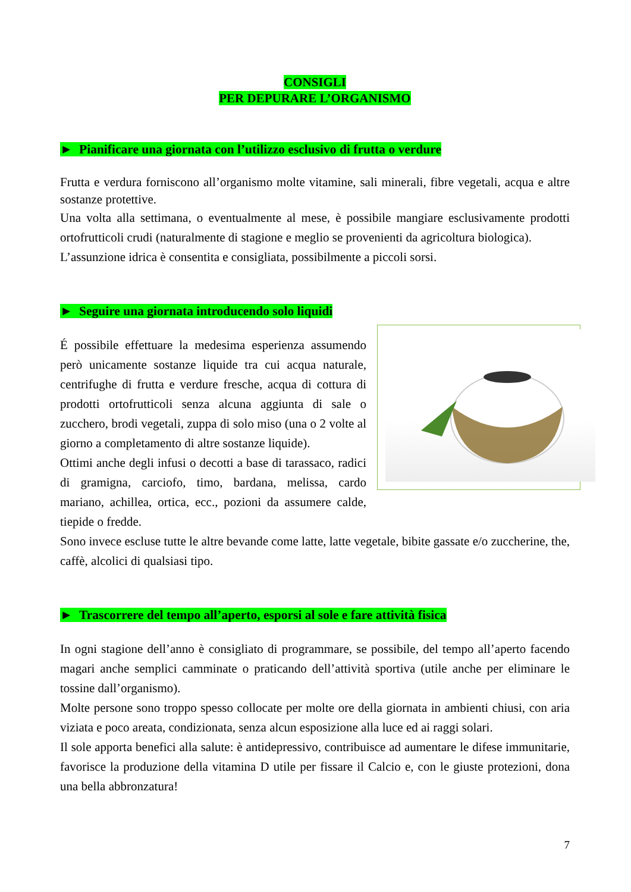CONSIGLI
PER DEPURARE L’ORGANISMO
► Pianificare una giornata con l’utilizzo esclusivo di frutta o verdure
Frutta e verdura forniscono all’organismo molte vitamine, sali minerali, fibre vegetali, acqua e altre sostanze protettive.
Una volta alla settimana, o eventualmente al mese, è possibile mangiare esclusivamente prodotti ortofrutticoli crudi (naturalmente di stagione e meglio se provenienti da agricoltura biologica).
L’assunzione idrica è consentita e consigliata, possibilmente a piccoli sorsi.
► Seguire una giornata introducendo solo liquidi
É possibile effettuare la medesima esperienza assumendo però unicamente sostanze liquide tra cui acqua naturale, centrifughe di frutta e verdure fresche, acqua di cottura di prodotti ortofrutticoli senza alcuna aggiunta di sale o zucchero, brodi vegetali, zuppa di solo miso (una o 2 volte al giorno a completamento di altre sostanze liquide).
Ottimi anche degli infusi o decotti a base di tarassaco, radici di gramigna, carciofo, timo, bardana, melissa, cardo mariano, achillea, ortica, ecc., pozioni da assumere calde, tiepide o fredde.
Sono invece escluse tutte le altre bevande come latte, latte vegetale, bibite gassate e/o zuccherine, the, caffè, alcolici di qualsiasi tipo.
► Trascorrere del tempo all’aperto, esporsi al sole e fare attività fisica
In ogni stagione dell’anno è consigliato di programmare, se possibile, del tempo all’aperto facendo magari anche semplici camminate o praticando dell’attività sportiva (utile anche per eliminare le tossine dall’organismo).
Molte persone sono troppo spesso collocate per molte ore della giornata in ambienti chiusi, con aria viziata e poco areata, condizionata, senza alcun esposizione alla luce ed ai raggi solari.
Il sole apporta benefici alla salute: è antidepressivo, contribuisce ad aumentare le difese immunitarie, favorisce la produzione della vitamina D utile per fissare il Calcio e, con le giuste protezioni, dona una bella abbronzatura!
7